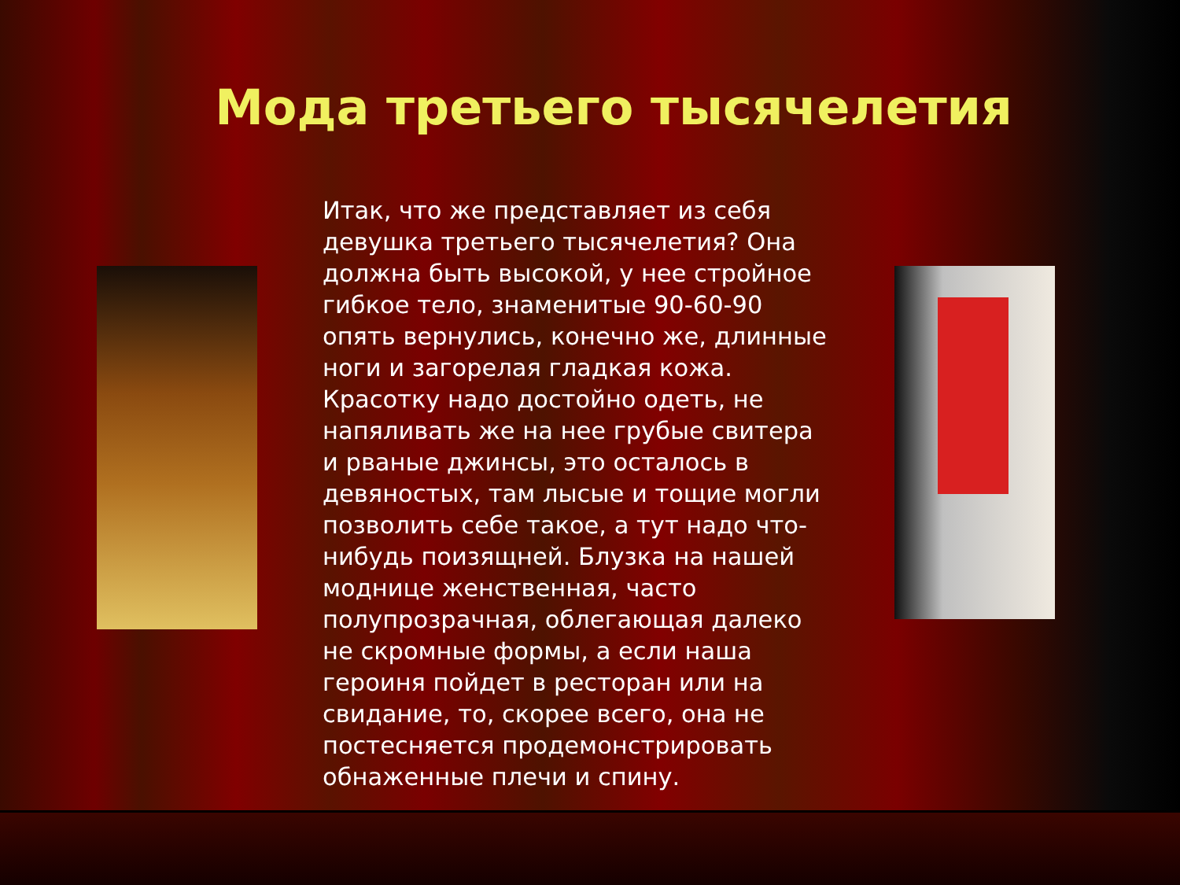Мода третьего тысячелетия
Итак, что же представляет из себя девушка третьего тысячелетия? Она должна быть высокой, у нее стройное гибкое тело, знаменитые 90-60-90 опять вернулись, конечно же, длинные ноги и загорелая гладкая кожа. Красотку надо достойно одеть, не напяливать же на нее грубые свитера и рваные джинсы, это осталось в девяностых, там лысые и тощие могли позволить себе такое, а тут надо что-нибудь поизящней. Блузка на нашей моднице женственная, часто полупрозрачная, облегающая далеко не скромные формы, а если наша героиня пойдет в ресторан или на свидание, то, скорее всего, она не постесняется продемонстрировать обнаженные плечи и спину.